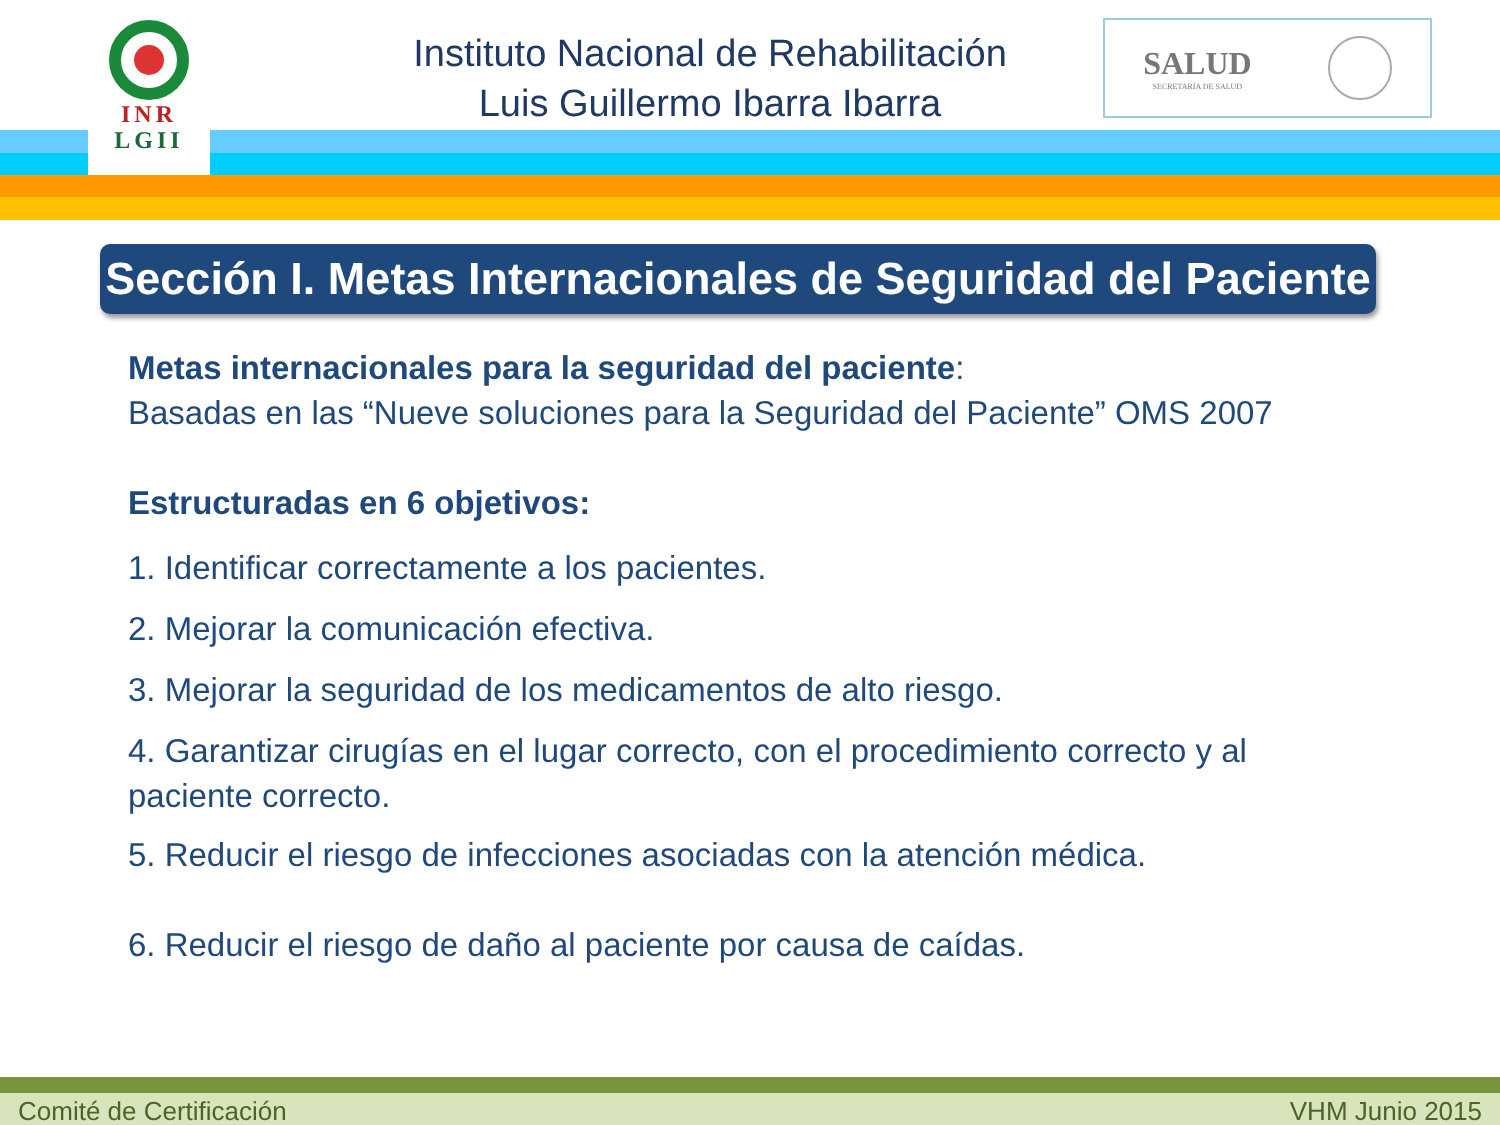INR
LGII
Instituto Nacional de Rehabilitación
Luis Guillermo Ibarra Ibarra
SALUD
SECRETARÍA DE SALUD
Sección I. Metas Internacionales de Seguridad del Paciente
Metas internacionales para la seguridad del paciente:
Basadas en las “Nueve soluciones para la Seguridad del Paciente” OMS 2007
Estructuradas en 6 objetivos:
1. Identificar correctamente a los pacientes.
2. Mejorar la comunicación efectiva.
3. Mejorar la seguridad de los medicamentos de alto riesgo.
4. Garantizar cirugías en el lugar correcto, con el procedimiento correcto y al paciente correcto.
5. Reducir el riesgo de infecciones asociadas con la atención médica.
6. Reducir el riesgo de daño al paciente por causa de caídas.
Comité de Certificación VHM Junio 2015